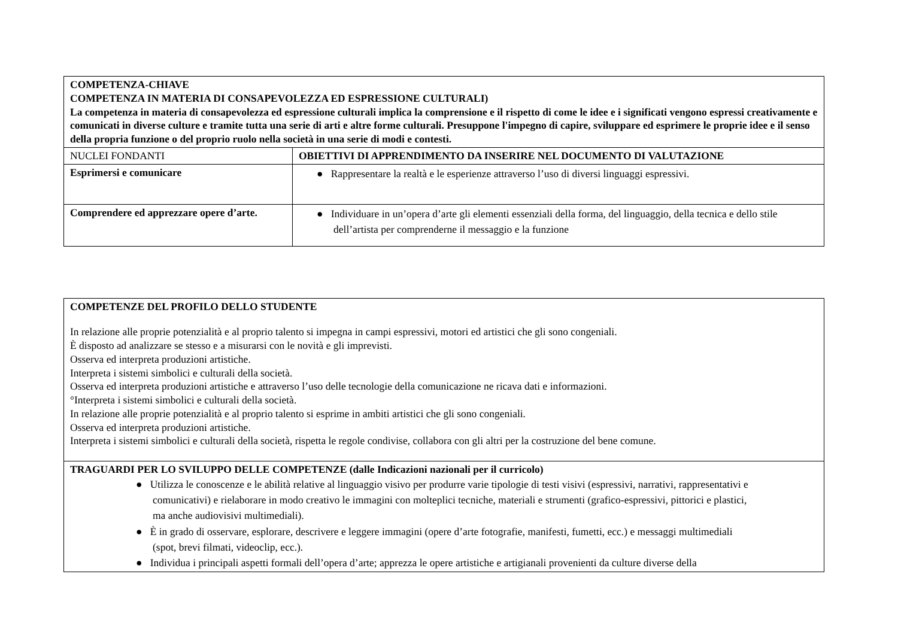| COMPETENZA-CHIAVE COMPETENZA IN MATERIA DI CONSAPEVOLEZZA ED ESPRESSIONE CULTURALI) La competenza in materia di consapevolezza ed espressione culturali implica la comprensione e il rispetto di come le idee e i significati vengono espressi creativamente e comunicati in diverse culture e tramite tutta una serie di arti e altre forme culturali. Presuppone l'impegno di capire, sviluppare ed esprimere le proprie idee e il senso della propria funzione o del proprio ruolo nella società in una serie di modi e contesti. | |
| NUCLEI FONDANTI | OBIETTIVI DI APPRENDIMENTO DA INSERIRE NEL DOCUMENTO DI VALUTAZIONE |
| Esprimersi e comunicare | ● Rappresentare la realtà e le esperienze attraverso l’uso di diversi linguaggi espressivi. |
| Comprendere ed apprezzare opere d’arte. | ● Individuare in un’opera d’arte gli elementi essenziali della forma, del linguaggio, della tecnica e dello stile dell’artista per comprenderne il messaggio e la funzione |
| COMPETENZE DEL PROFILO DELLO STUDENTE In relazione alle proprie potenzialità e al proprio talento si impegna in campi espressivi, motori ed artistici che gli sono congeniali. È disposto ad analizzare se stesso e a misurarsi con le novità e gli imprevisti. Osserva ed interpreta produzioni artistiche. Interpreta i sistemi simbolici e culturali della società. Osserva ed interpreta produzioni artistiche e attraverso l’uso delle tecnologie della comunicazione ne ricava dati e informazioni. °Interpreta i sistemi simbolici e culturali della società. In relazione alle proprie potenzialità e al proprio talento si esprime in ambiti artistici che gli sono congeniali. Osserva ed interpreta produzioni artistiche. Interpreta i sistemi simbolici e culturali della società, rispetta le regole condivise, collabora con gli altri per la costruzione del bene comune. |
| TRAGUARDI PER LO SVILUPPO DELLE COMPETENZE (dalle Indicazioni nazionali per il curricolo) ● Utilizza le conoscenze e le abilità relative al linguaggio visivo per produrre varie tipologie di testi visivi (espressivi, narrativi, rappresentativi e comunicativi) e rielaborare in modo creativo le immagini con molteplici tecniche, materiali e strumenti (grafico-espressivi, pittorici e plastici, ma anche audiovisivi multimediali). ● È in grado di osservare, esplorare, descrivere e leggere immagini (opere d’arte fotografie, manifesti, fumetti, ecc.) e messaggi multimediali (spot, brevi filmati, videoclip, ecc.). ● Individua i principali aspetti formali dell’opera d’arte; apprezza le opere artistiche e artigianali provenienti da culture diverse della |